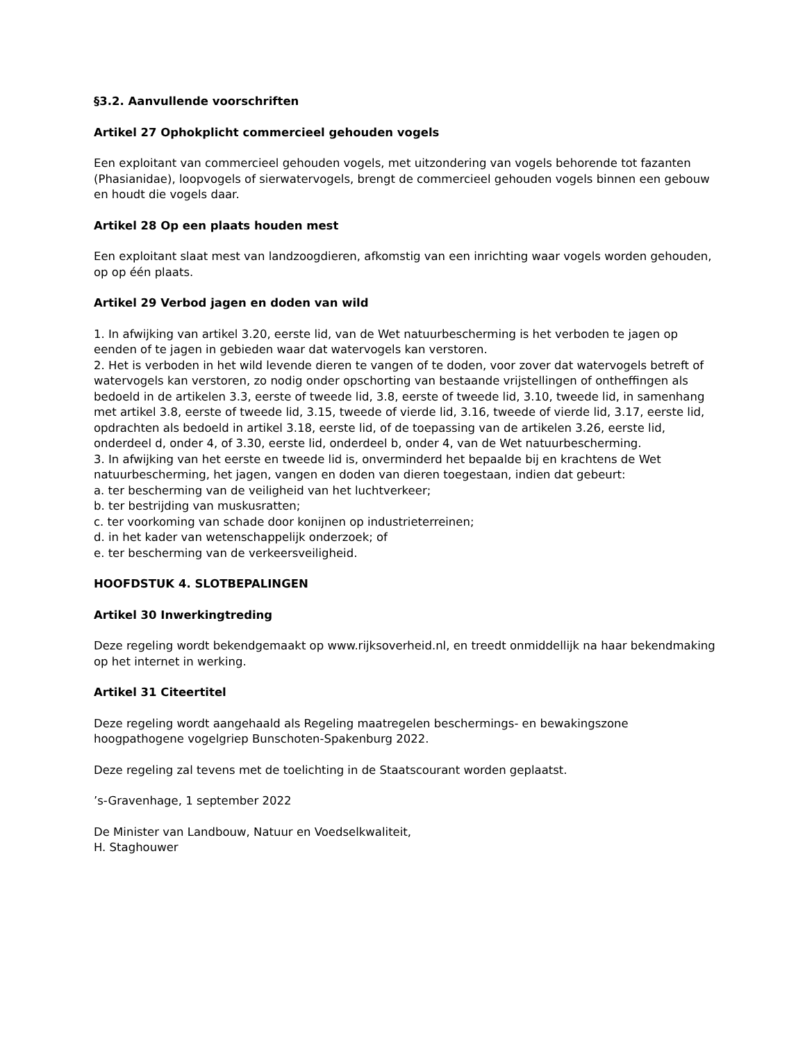§3.2. Aanvullende voorschriften
Artikel 27 Ophokplicht commercieel gehouden vogels
Een exploitant van commercieel gehouden vogels, met uitzondering van vogels behorende tot fazanten (Phasianidae), loopvogels of sierwatervogels, brengt de commercieel gehouden vogels binnen een gebouw en houdt die vogels daar.
Artikel 28 Op een plaats houden mest
Een exploitant slaat mest van landzoogdieren, afkomstig van een inrichting waar vogels worden gehouden, op op één plaats.
Artikel 29 Verbod jagen en doden van wild
1. In afwijking van artikel 3.20, eerste lid, van de Wet natuurbescherming is het verboden te jagen op eenden of te jagen in gebieden waar dat watervogels kan verstoren.
2. Het is verboden in het wild levende dieren te vangen of te doden, voor zover dat watervogels betreft of watervogels kan verstoren, zo nodig onder opschorting van bestaande vrijstellingen of ontheffingen als bedoeld in de artikelen 3.3, eerste of tweede lid, 3.8, eerste of tweede lid, 3.10, tweede lid, in samenhang met artikel 3.8, eerste of tweede lid, 3.15, tweede of vierde lid, 3.16, tweede of vierde lid, 3.17, eerste lid, opdrachten als bedoeld in artikel 3.18, eerste lid, of de toepassing van de artikelen 3.26, eerste lid, onderdeel d, onder 4, of 3.30, eerste lid, onderdeel b, onder 4, van de Wet natuurbescherming.
3. In afwijking van het eerste en tweede lid is, onverminderd het bepaalde bij en krachtens de Wet natuurbescherming, het jagen, vangen en doden van dieren toegestaan, indien dat gebeurt:
a. ter bescherming van de veiligheid van het luchtverkeer;
b. ter bestrijding van muskusratten;
c. ter voorkoming van schade door konijnen op industrieterreinen;
d. in het kader van wetenschappelijk onderzoek; of
e. ter bescherming van de verkeersveiligheid.
HOOFDSTUK 4. SLOTBEPALINGEN
Artikel 30 Inwerkingtreding
Deze regeling wordt bekendgemaakt op www.rijksoverheid.nl, en treedt onmiddellijk na haar bekendmaking op het internet in werking.
Artikel 31 Citeertitel
Deze regeling wordt aangehaald als Regeling maatregelen beschermings- en bewakingszone hoogpathogene vogelgriep Bunschoten-Spakenburg 2022.
Deze regeling zal tevens met de toelichting in de Staatscourant worden geplaatst.
’s-Gravenhage, 1 september 2022
De Minister van Landbouw, Natuur en Voedselkwaliteit,
H. Staghouwer